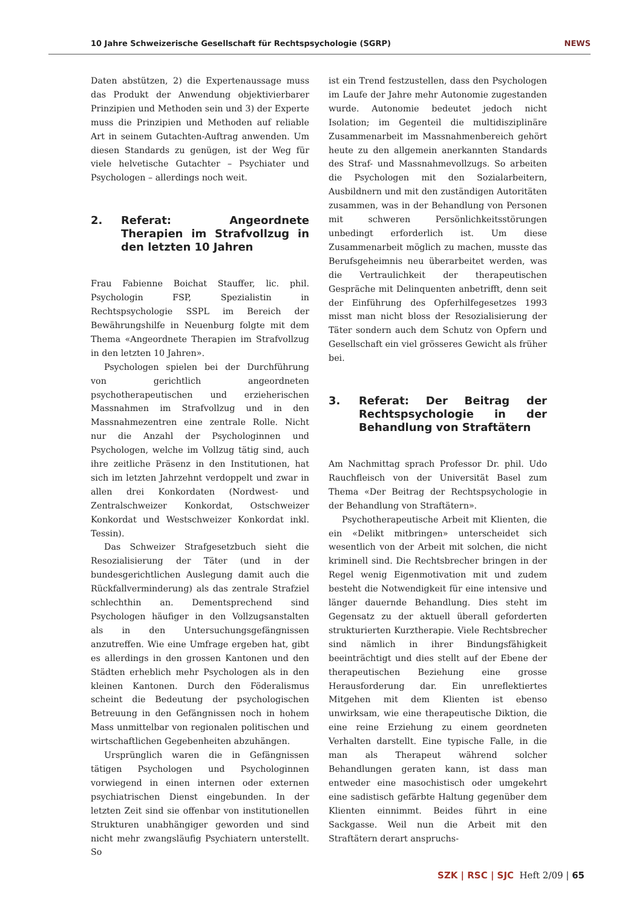10 Jahre Schweizerische Gesellschaft für Rechtspsychologie (SGRP) NEWS
Daten abstützen, 2) die Expertenaussage muss das Produkt der Anwendung objektivierbarer Prinzipien und Methoden sein und 3) der Experte muss die Prinzipien und Methoden auf reliable Art in seinem Gutachten-Auftrag anwenden. Um diesen Standards zu genügen, ist der Weg für viele helvetische Gutachter – Psychiater und Psychologen – allerdings noch weit.
2. Referat: Angeordnete Therapien im Strafvollzug in den letzten 10 Jahren
Frau Fabienne Boichat Stauffer, lic. phil. Psychologin FSP, Spezialistin in Rechtspsychologie SSPL im Bereich der Bewährungshilfe in Neuenburg folgte mit dem Thema «Angeordnete Therapien im Strafvollzug in den letzten 10 Jahren».
Psychologen spielen bei der Durchführung von gerichtlich angeordneten psychotherapeutischen und erzieherischen Massnahmen im Strafvollzug und in den Massnahmezentren eine zentrale Rolle. Nicht nur die Anzahl der Psychologinnen und Psychologen, welche im Vollzug tätig sind, auch ihre zeitliche Präsenz in den Institutionen, hat sich im letzten Jahrzehnt verdoppelt und zwar in allen drei Konkordaten (Nordwest- und Zentralschweizer Konkordat, Ostschweizer Konkordat und Westschweizer Konkordat inkl. Tessin).
Das Schweizer Strafgesetzbuch sieht die Resozialisierung der Täter (und in der bundesgerichtlichen Auslegung damit auch die Rückfallverminderung) als das zentrale Strafziel schlechthin an. Dementsprechend sind Psychologen häufiger in den Vollzugsanstalten als in den Untersuchungsgefängnissen anzutreffen. Wie eine Umfrage ergeben hat, gibt es allerdings in den grossen Kantonen und den Städten erheblich mehr Psychologen als in den kleinen Kantonen. Durch den Föderalismus scheint die Bedeutung der psychologischen Betreuung in den Gefängnissen noch in hohem Mass unmittelbar von regionalen politischen und wirtschaftlichen Gegebenheiten abzuhängen.
Ursprünglich waren die in Gefängnissen tätigen Psychologen und Psychologinnen vorwiegend in einen internen oder externen psychiatrischen Dienst eingebunden. In der letzten Zeit sind sie offenbar von institutionellen Strukturen unabhängiger geworden und sind nicht mehr zwangsläufig Psychiatern unterstellt. So
ist ein Trend festzustellen, dass den Psychologen im Laufe der Jahre mehr Autonomie zugestanden wurde. Autonomie bedeutet jedoch nicht Isolation; im Gegenteil die multidisziplinäre Zusammenarbeit im Massnahmenbereich gehört heute zu den allgemein anerkannten Standards des Straf- und Massnahmevollzugs. So arbeiten die Psychologen mit den Sozialarbeitern, Ausbildnern und mit den zuständigen Autoritäten zusammen, was in der Behandlung von Personen mit schweren Persönlichkeitsstörungen unbedingt erforderlich ist. Um diese Zusammenarbeit möglich zu machen, musste das Berufsgeheimnis neu überarbeitet werden, was die Vertraulichkeit der therapeutischen Gespräche mit Delinquenten anbetrifft, denn seit der Einführung des Opferhilfegesetzes 1993 misst man nicht bloss der Resozialisierung der Täter sondern auch dem Schutz von Opfern und Gesellschaft ein viel grösseres Gewicht als früher bei.
3. Referat: Der Beitrag der Rechtspsychologie in der Behandlung von Straftätern
Am Nachmittag sprach Professor Dr. phil. Udo Rauchfleisch von der Universität Basel zum Thema «Der Beitrag der Rechtspsychologie in der Behandlung von Straftätern».
Psychotherapeutische Arbeit mit Klienten, die ein «Delikt mitbringen» unterscheidet sich wesentlich von der Arbeit mit solchen, die nicht kriminell sind. Die Rechtsbrecher bringen in der Regel wenig Eigenmotivation mit und zudem besteht die Notwendigkeit für eine intensive und länger dauernde Behandlung. Dies steht im Gegensatz zu der aktuell überall geforderten strukturierten Kurztherapie. Viele Rechtsbrecher sind nämlich in ihrer Bindungsfähigkeit beeinträchtigt und dies stellt auf der Ebene der therapeutischen Beziehung eine grosse Herausforderung dar. Ein unreflektiertes Mitgehen mit dem Klienten ist ebenso unwirksam, wie eine therapeutische Diktion, die eine reine Erziehung zu einem geordneten Verhalten darstellt. Eine typische Falle, in die man als Therapeut während solcher Behandlungen geraten kann, ist dass man entweder eine masochistisch oder umgekehrt eine sadistisch gefärbte Haltung gegenüber dem Klienten einnimmt. Beides führt in eine Sackgasse. Weil nun die Arbeit mit den Straftätern derart anspruchs-
SZK | RSC | SJC Heft 2/09 | 65